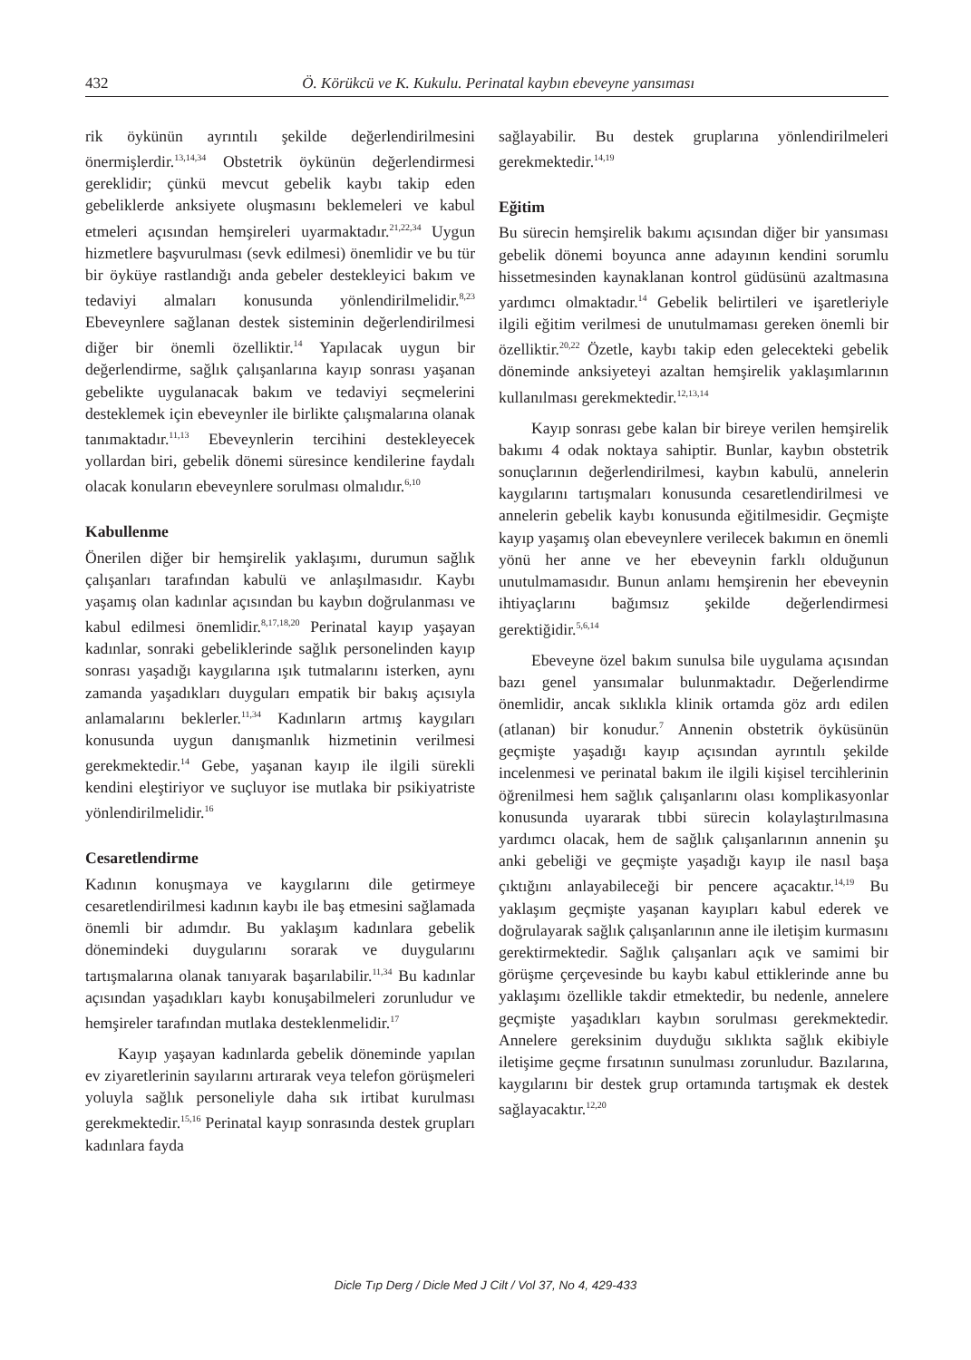432 Ö. Körükcü ve K. Kukulu. Perinatal kaybın ebeveyne yansıması
rik öykünün ayrıntılı şekilde değerlendirilmesini önermişlerdir.<sup>13,14,34</sup> Obstetrik öykünün değerlendirmesi gereklidir; çünkü mevcut gebelik kaybı takip eden gebeliklerde anksiyete oluşmasını beklemeleri ve kabul etmeleri açısından hemşireleri uyarmaktadır.<sup>21,22,34</sup> Uygun hizmetlere başvurulması (sevk edilmesi) önemlidir ve bu tür bir öyküye rastlandığı anda gebeler destekleyici bakım ve tedaviyi almaları konusunda yönlendirilmelidir.<sup>8,23</sup> Ebeveynlere sağlanan destek sisteminin değerlendirilmesi diğer bir önemli özelliktir.<sup>14</sup> Yapılacak uygun bir değerlendirme, sağlık çalışanlarına kayıp sonrası yaşanan gebelikte uygulanacak bakım ve tedaviyi seçmelerini desteklemek için ebeveynler ile birlikte çalışmalarına olanak tanımaktadır.<sup>11,13</sup> Ebeveynlerin tercihini destekleyecek yollardan biri, gebelik dönemi süresince kendilerine faydalı olacak konuların ebeveynlere sorulması olmalıdır.<sup>6,10</sup>
Kabullenme
Önerilen diğer bir hemşirelik yaklaşımı, durumun sağlık çalışanları tarafından kabulü ve anlaşılmasıdır. Kaybı yaşamış olan kadınlar açısından bu kaybın doğrulanması ve kabul edilmesi önemlidir.<sup>8,17,18,20</sup> Perinatal kayıp yaşayan kadınlar, sonraki gebeliklerinde sağlık personelinden kayıp sonrası yaşadığı kaygılarına ışık tutmalarını isterken, aynı zamanda yaşadıkları duyguları empatik bir bakış açısıyla anlamalarını beklerler.<sup>11,34</sup> Kadınların artmış kaygıları konusunda uygun danışmanlık hizmetinin verilmesi gerekmektedir.<sup>14</sup> Gebe, yaşanan kayıp ile ilgili sürekli kendini eleştiriyor ve suçluyor ise mutlaka bir psikiyatriste yönlendirilmelidir.<sup>16</sup>
Cesaretlendirme
Kadının konuşmaya ve kaygılarını dile getirmeye cesaretlendirilmesi kadının kaybı ile baş etmesini sağlamada önemli bir adımdır. Bu yaklaşım kadınlara gebelik dönemindeki duygularını sorarak ve duygularını tartışmalarına olanak tanıyarak başarılabilir.<sup>11,34</sup> Bu kadınlar açısından yaşadıkları kaybı konuşabilmeleri zorunludur ve hemşireler tarafından mutlaka desteklenmelidir.<sup>17</sup>
Kayıp yaşayan kadınlarda gebelik döneminde yapılan ev ziyaretlerinin sayılarını artırarak veya telefon görüşmeleri yoluyla sağlık personeliyle daha sık irtibat kurulması gerekmektedir.<sup>15,16</sup> Perinatal kayıp sonrasında destek grupları kadınlara fayda
sağlayabilir. Bu destek gruplarına yönlendirilmeleri gerekmektedir.<sup>14,19</sup>
Eğitim
Bu sürecin hemşirelik bakımı açısından diğer bir yansıması gebelik dönemi boyunca anne adayının kendini sorumlu hissetmesinden kaynaklanan kontrol güdüsünü azaltmasına yardımcı olmaktadır.<sup>14</sup> Gebelik belirtileri ve işaretleriyle ilgili eğitim verilmesi de unutulmaması gereken önemli bir özelliktir.<sup>20,22</sup> Özetle, kaybı takip eden gelecekteki gebelik döneminde anksiyeteyi azaltan hemşirelik yaklaşımlarının kullanılması gerekmektedir.<sup>12,13,14</sup>
Kayıp sonrası gebe kalan bir bireye verilen hemşirelik bakımı 4 odak noktaya sahiptir. Bunlar, kaybın obstetrik sonuçlarının değerlendirilmesi, kaybın kabulü, annelerin kaygılarını tartışmaları konusunda cesaretlendirilmesi ve annelerin gebelik kaybı konusunda eğitilmesidir. Geçmişte kayıp yaşamış olan ebeveynlere verilecek bakımın en önemli yönü her anne ve her ebeveynin farklı olduğunun unutulmamasıdır. Bunun anlamı hemşirenin her ebeveynin ihtiyaçlarını bağımsız şekilde değerlendirmesi gerektiğidir.<sup>5,6,14</sup>
Ebeveyne özel bakım sunulsa bile uygulama açısından bazı genel yansımalar bulunmaktadır. Değerlendirme önemlidir, ancak sıklıkla klinik ortamda göz ardı edilen (atlanan) bir konudur.<sup>7</sup> Annenin obstetrik öyküsünün geçmişte yaşadığı kayıp açısından ayrıntılı şekilde incelenmesi ve perinatal bakım ile ilgili kişisel tercihlerinin öğrenilmesi hem sağlık çalışanlarını olası komplikasyonlar konusunda uyararak tıbbi sürecin kolaylaştırılmasına yardımcı olacak, hem de sağlık çalışanlarının annenin şu anki gebeliği ve geçmişte yaşadığı kayıp ile nasıl başa çıktığını anlayabileceği bir pencere açacaktır.<sup>14,19</sup> Bu yaklaşım geçmişte yaşanan kayıpları kabul ederek ve doğrulayarak sağlık çalışanlarının anne ile iletişim kurmasını gerektirmektedir. Sağlık çalışanları açık ve samimi bir görüşme çerçevesinde bu kaybı kabul ettiklerinde anne bu yaklaşımı özellikle takdir etmektedir, bu nedenle, annelere geçmişte yaşadıkları kaybın sorulması gerekmektedir. Annelere gereksinim duyduğu sıklıkta sağlık ekibiyle iletişime geçme fırsatının sunulması zorunludur. Bazılarına, kaygılarını bir destek grup ortamında tartışmak ek destek sağlayacaktır.<sup>12,20</sup>
Dicle Tıp Derg / Dicle Med J Cilt / Vol 37, No 4, 429-433